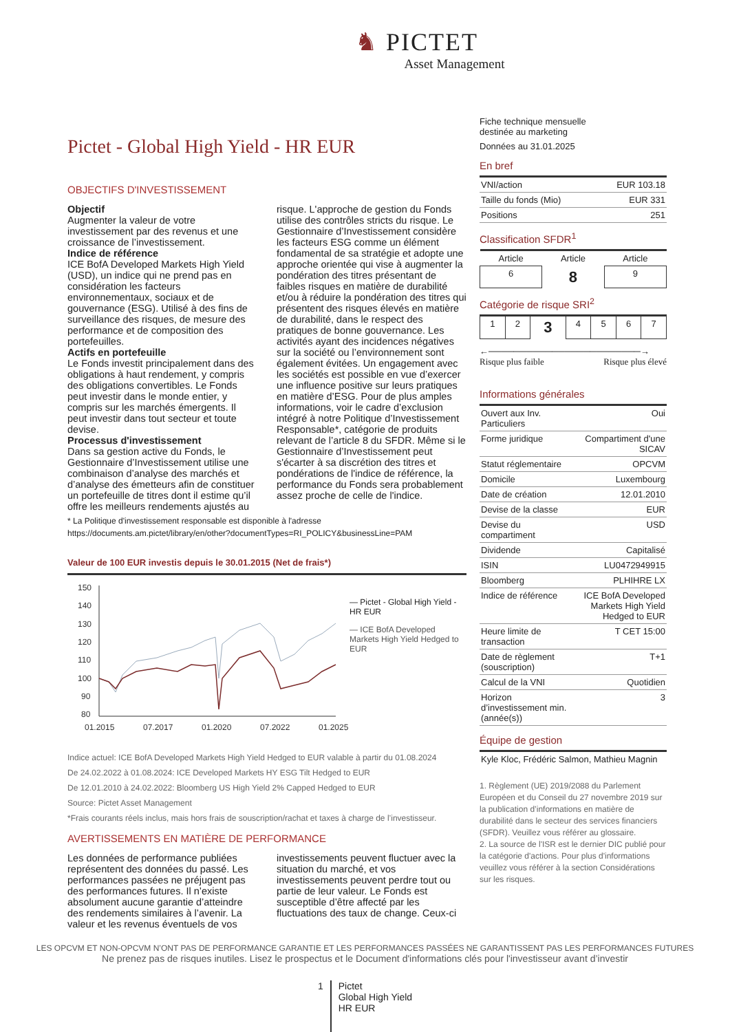♞ PICTET
Asset Management
Pictet - Global High Yield - HR EUR
OBJECTIFS D'INVESTISSEMENT
Objectif
Augmenter la valeur de votre investissement par des revenus et une croissance de l’investissement.
Indice de référence
ICE BofA Developed Markets High Yield (USD), un indice qui ne prend pas en considération les facteurs environnementaux, sociaux et de gouvernance (ESG). Utilisé à des fins de surveillance des risques, de mesure des performance et de composition des portefeuilles.
Actifs en portefeuille
Le Fonds investit principalement dans des obligations à haut rendement, y compris des obligations convertibles. Le Fonds peut investir dans le monde entier, y compris sur les marchés émergents. Il peut investir dans tout secteur et toute devise.
Processus d'investissement
Dans sa gestion active du Fonds, le Gestionnaire d’Investissement utilise une combinaison d’analyse des marchés et d’analyse des émetteurs afin de constituer un portefeuille de titres dont il estime qu’il offre les meilleurs rendements ajustés au risque. L'approche de gestion du Fonds utilise des contrôles stricts du risque. Le Gestionnaire d’Investissement considère les facteurs ESG comme un élément fondamental de sa stratégie et adopte une approche orientée qui vise à augmenter la pondération des titres présentant de faibles risques en matière de durabilité et/ou à réduire la pondération des titres qui présentent des risques élevés en matière de durabilité, dans le respect des pratiques de bonne gouvernance. Les activités ayant des incidences négatives sur la société ou l’environnement sont également évitées. Un engagement avec les sociétés est possible en vue d’exercer une influence positive sur leurs pratiques en matière d’ESG. Pour de plus amples informations, voir le cadre d’exclusion intégré à notre Politique d’Investissement Responsable*, catégorie de produits relevant de l’article 8 du SFDR. Même si le Gestionnaire d’Investissement peut s'écarter à sa discrétion des titres et pondérations de l'indice de référence, la performance du Fonds sera probablement assez proche de celle de l'indice.
* La Politique d'investissement responsable est disponible à l'adresse
https://documents.am.pictet/library/en/other?documentTypes=RI_POLICY&businessLine=PAM
Valeur de 100 EUR investis depuis le 30.01.2015 (Net de frais*)
150
140
130
120
110
100
90
80
01.2015
07.2017
01.2020
07.2022
01.2025
— Pictet - Global High Yield - HR EUR
— ICE BofA Developed Markets High Yield Hedged to EUR
Indice actuel: ICE BofA Developed Markets High Yield Hedged to EUR valable à partir du 01.08.2024
De 24.02.2022 à 01.08.2024: ICE Developed Markets HY ESG Tilt Hedged to EUR
De 12.01.2010 à 24.02.2022: Bloomberg US High Yield 2% Capped Hedged to EUR
Source: Pictet Asset Management
*Frais courants réels inclus, mais hors frais de souscription/rachat et taxes à charge de l’investisseur.
AVERTISSEMENTS EN MATIÈRE DE PERFORMANCE
Les données de performance publiées représentent des données du passé. Les performances passées ne préjugent pas des performances futures. Il n’existe absolument aucune garantie d’atteindre des rendements similaires à l’avenir. La valeur et les revenus éventuels de vos investissements peuvent fluctuer avec la situation du marché, et vos investissements peuvent perdre tout ou partie de leur valeur. Le Fonds est susceptible d’être affecté par les fluctuations des taux de change. Ceux-ci
Fiche technique mensuelle
destinée au marketing
Données au 31.01.2025
En bref
| VNI/action | EUR 103.18 |
| Taille du fonds (Mio) | EUR 331 |
| Positions | 251 |
Classification SFDR<sup>1</sup>
| Article | Article | Article |
| 6 | 8 | 9 |
Catégorie de risque SRI<sup>2</sup>
| 1 | 2 | 3 | 4 | 5 | 6 | 7 |
←────────────────────────→
Risque plus faible Risque plus élevé
Informations générales
| Ouvert aux Inv. Particuliers | Oui |
| Forme juridique | Compartiment d'une SICAV |
| Statut réglementaire | OPCVM |
| Domicile | Luxembourg |
| Date de création | 12.01.2010 |
| Devise de la classe | EUR |
| Devise du compartiment | USD |
| Dividende | Capitalisé |
| ISIN | LU0472949915 |
| Bloomberg | PLHIHRE LX |
| Indice de référence | ICE BofA Developed Markets High Yield Hedged to EUR |
| Heure limite de transaction | T CET 15:00 |
| Date de règlement (souscription) | T+1 |
| Calcul de la VNI | Quotidien |
| Horizon d’investissement min. (année(s)) | 3 |
Équipe de gestion
| Kyle Kloc, Frédéric Salmon, Mathieu Magnin |
1. Règlement (UE) 2019/2088 du Parlement Européen et du Conseil du 27 novembre 2019 sur la publication d’informations en matière de durabilité dans le secteur des services financiers (SFDR). Veuillez vous référer au glossaire.
2. La source de l'ISR est le dernier DIC publié pour la catégorie d'actions. Pour plus d'informations veuillez vous référer à la section Considérations sur les risques.
LES OPCVM ET NON-OPCVM N’ONT PAS DE PERFORMANCE GARANTIE ET LES PERFORMANCES PASSÉES NE GARANTISSENT PAS LES PERFORMANCES FUTURES
Ne prenez pas de risques inutiles. Lisez le prospectus et le Document d'informations clés pour l'investisseur avant d’investir
1 Pictet
Global High Yield
HR EUR